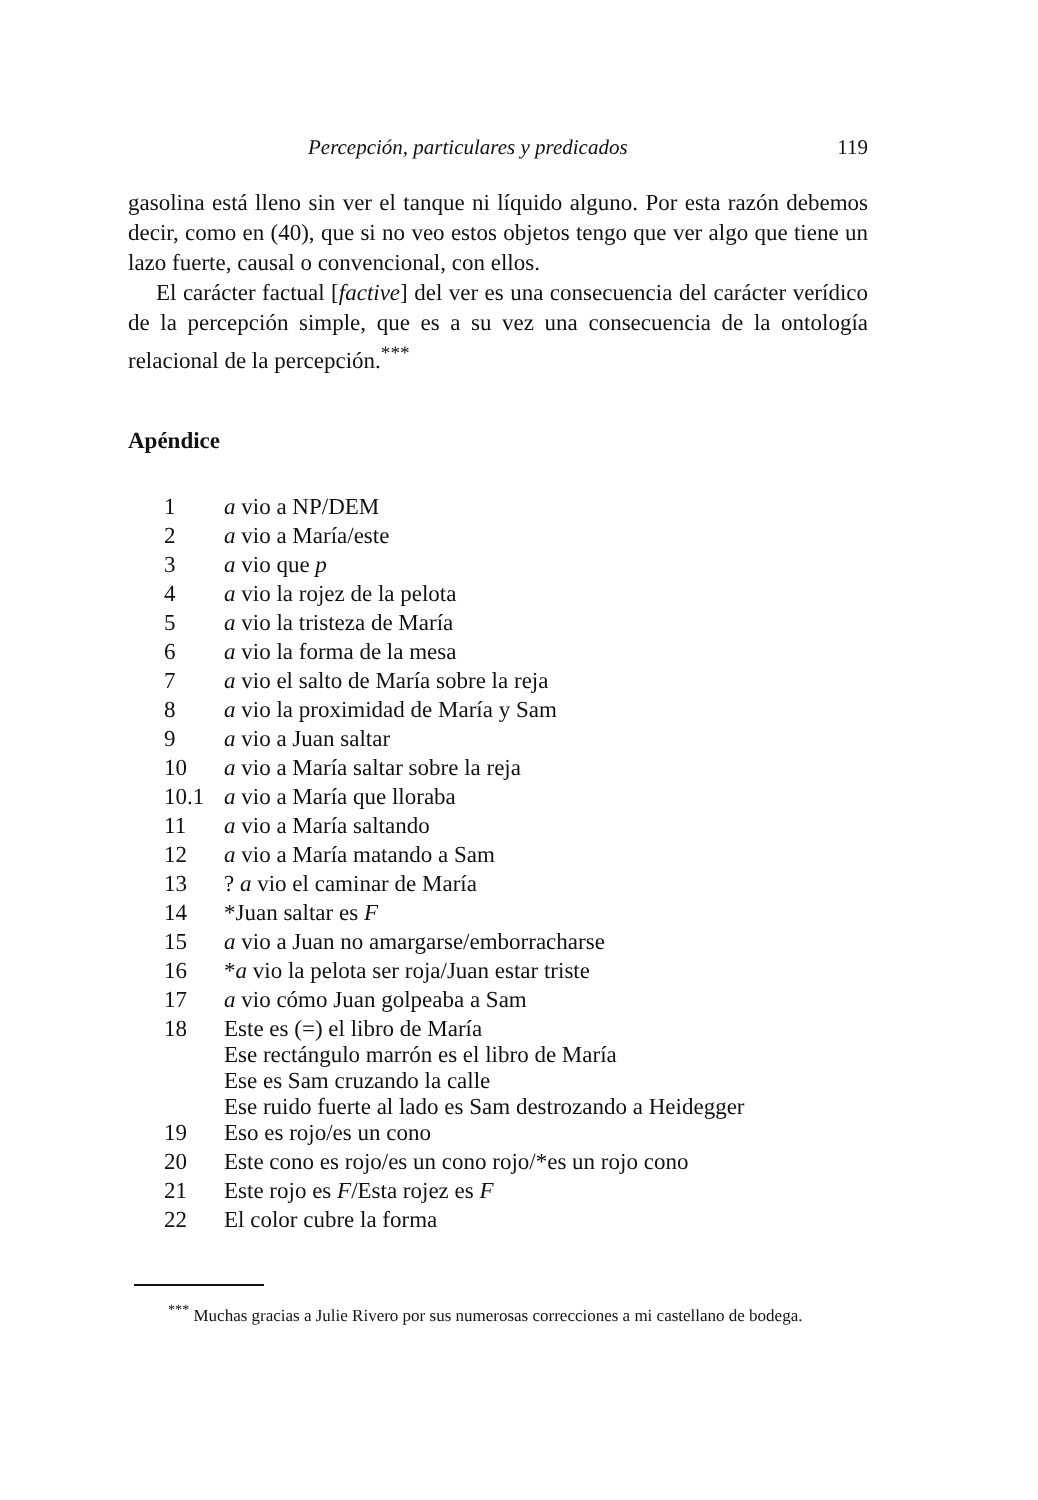Percepción, particulares y predicados 119
gasolina está lleno sin ver el tanque ni líquido alguno. Por esta razón debemos decir, como en (40), que si no veo estos objetos tengo que ver algo que tiene un lazo fuerte, causal o convencional, con ellos.
El carácter factual [factive] del ver es una consecuencia del carácter verídico de la percepción simple, que es a su vez una consecuencia de la ontología relacional de la percepción.<sup>***</sup>
Apéndice
| 1 | a vio a NP/DEM |
| 2 | a vio a María/este |
| 3 | a vio que p |
| 4 | a vio la rojez de la pelota |
| 5 | a vio la tristeza de María |
| 6 | a vio la forma de la mesa |
| 7 | a vio el salto de María sobre la reja |
| 8 | a vio la proximidad de María y Sam |
| 9 | a vio a Juan saltar |
| 10 | a vio a María saltar sobre la reja |
| 10.1 | a vio a María que lloraba |
| 11 | a vio a María saltando |
| 12 | a vio a María matando a Sam |
| 13 | ? a vio el caminar de María |
| 14 | *Juan saltar es F |
| 15 | a vio a Juan no amargarse/emborracharse |
| 16 | * a vio la pelota ser roja/Juan estar triste |
| 17 | a vio cómo Juan golpeaba a Sam |
| 18 | Este es (=) el libro de María Ese rectángulo marrón es el libro de María Ese es Sam cruzando la calle Ese ruido fuerte al lado es Sam destrozando a Heidegger |
| 19 | Eso es rojo/es un cono |
| 20 | Este cono es rojo/es un cono rojo/*es un rojo cono |
| 21 | Este rojo es F /Esta rojez es F |
| 22 | El color cubre la forma |
<sup>***</sup> Muchas gracias a Julie Rivero por sus numerosas correcciones a mi castellano de bodega.